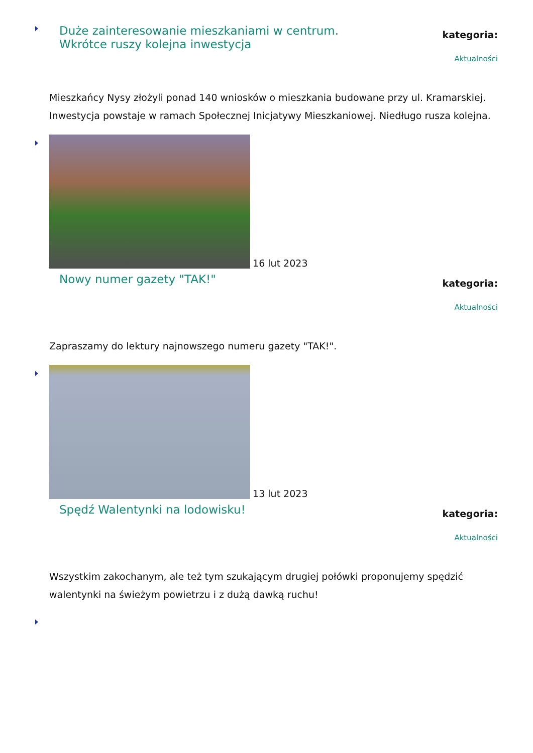Duże zainteresowanie mieszkaniami w centrum. Wkrótce ruszy kolejna inwestycja
kategoria:
Aktualności
Mieszkańcy Nysy złożyli ponad 140 wniosków o mieszkania budowane przy ul. Kramarskiej. Inwestycja powstaje w ramach Społecznej Inicjatywy Mieszkaniowej. Niedługo rusza kolejna.
16 lut 2023
Nowy numer gazety "TAK!"
kategoria:
Aktualności
Zapraszamy do lektury najnowszego numeru gazety "TAK!".
13 lut 2023
Spędź Walentynki na lodowisku!
kategoria:
Aktualności
Wszystkim zakochanym, ale też tym szukającym drugiej połówki proponujemy spędzić walentynki na świeżym powietrzu i z dużą dawką ruchu!